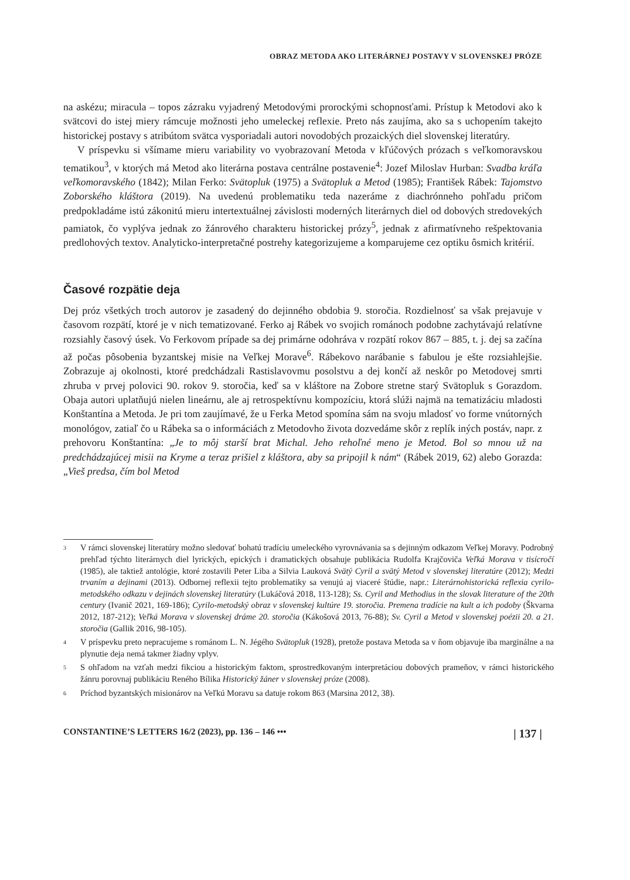OBRAZ METODA AKO LITERÁRNEJ POSTAVY V SLOVENSKEJ PRÓZE
na askézu; miracula – topos zázraku vyjadrený Metodovými prorockými schopnosťami. Prístup k Metodovi ako k svätcovi do istej miery rámcuje možnosti jeho umeleckej reflexie. Preto nás zaujíma, ako sa s uchopením takejto historickej postavy s atribútom svätca vysporiadali autori novodobých prozaických diel slovenskej literatúry.
V príspevku si všímame mieru variability vo vyobrazovaní Metoda v kľúčových prózach s veľkomoravskou tematikou<sup>3</sup>, v ktorých má Metod ako literárna postava centrálne postavenie<sup>4</sup>: Jozef Miloslav Hurban: Svadba kráľa veľkomoravského (1842); Milan Ferko: Svätopluk (1975) a Svätopluk a Metod (1985); František Rábek: Tajomstvo Zoborského kláštora (2019). Na uvedenú problematiku teda nazeráme z diachrónneho pohľadu pričom predpokladáme istú zákonitú mieru intertextuálnej závislosti moderných literárnych diel od dobových stredovekých pamiatok, čo vyplýva jednak zo žánrového charakteru historickej prózy<sup>5</sup>, jednak z afirmatívneho rešpektovania predlohových textov. Analyticko-interpretačné postrehy kategorizujeme a komparujeme cez optiku ôsmich kritérií.
Časové rozpätie deja
Dej próz všetkých troch autorov je zasadený do dejinného obdobia 9. storočia. Rozdielnosť sa však prejavuje v časovom rozpätí, ktoré je v nich tematizované. Ferko aj Rábek vo svojich románoch podobne zachytávajú relatívne rozsiahly časový úsek. Vo Ferkovom prípade sa dej primárne odohráva v rozpätí rokov 867 – 885, t. j. dej sa začína až počas pôsobenia byzantskej misie na Veľkej Morave<sup>6</sup>. Rábekovo narábanie s fabulou je ešte rozsiahlejšie. Zobrazuje aj okolnosti, ktoré predchádzali Rastislavovmu posolstvu a dej končí až neskôr po Metodovej smrti zhruba v prvej polovici 90. rokov 9. storočia, keď sa v kláštore na Zobore stretne starý Svätopluk s Gorazdom. Obaja autori uplatňujú nielen lineárnu, ale aj retrospektívnu kompozíciu, ktorá slúži najmä na tematizáciu mladosti Konštantína a Metoda. Je pri tom zaujímavé, že u Ferka Metod spomína sám na svoju mladosť vo forme vnútorných monológov, zatiaľ čo u Rábeka sa o informáciách z Metodovho života dozvedáme skôr z replík iných postáv, napr. z prehovoru Konštantína: „Je to môj starší brat Michal. Jeho rehoľné meno je Metod. Bol so mnou už na predchádzajúcej misii na Kryme a teraz prišiel z kláštora, aby sa pripojil k nám“ (Rábek 2019, 62) alebo Gorazda: „Vieš predsa, čím bol Metod
3 V rámci slovenskej literatúry možno sledovať bohatú tradíciu umeleckého vyrovnávania sa s dejinným odkazom Veľkej Moravy. Podrobný prehľad týchto literárnych diel lyrických, epických i dramatických obsahuje publikácia Rudolfa Krajčoviča Veľká Morava v tisícročí (1985), ale taktiež antológie, ktoré zostavili Peter Liba a Silvia Lauková Svätý Cyril a svätý Metod v slovenskej literatúre (2012); Medzi trvaním a dejinami (2013). Odbornej reflexii tejto problematiky sa venujú aj viaceré štúdie, napr.: Literárnohistorická reflexia cyrilo-metodského odkazu v dejinách slovenskej literatúry (Lukáčová 2018, 113-128); Ss. Cyril and Methodius in the slovak literature of the 20th century (Ivanič 2021, 169-186); Cyrilo-metodský obraz v slovenskej kultúre 19. storočia. Premena tradície na kult a ich podoby (Škvarna 2012, 187-212); Veľká Morava v slovenskej dráme 20. storočia (Kákošová 2013, 76-88); Sv. Cyril a Metod v slovenskej poézii 20. a 21. storočia (Gallik 2016, 98-105).
4 V príspevku preto nepracujeme s románom L. N. Jégého Svätopluk (1928), pretože postava Metoda sa v ňom objavuje iba marginálne a na plynutie deja nemá takmer žiadny vplyv.
5 S ohľadom na vzťah medzi fikciou a historickým faktom, sprostredkovaným interpretáciou dobových prameňov, v rámci historického žánru porovnaj publikáciu Reného Bílika Historický žáner v slovenskej próze (2008).
6 Príchod byzantských misionárov na Veľkú Moravu sa datuje rokom 863 (Marsina 2012, 38).
CONSTANTINE’S LETTERS 16/2 (2023), pp. 136 – 146 ••• | 137 |